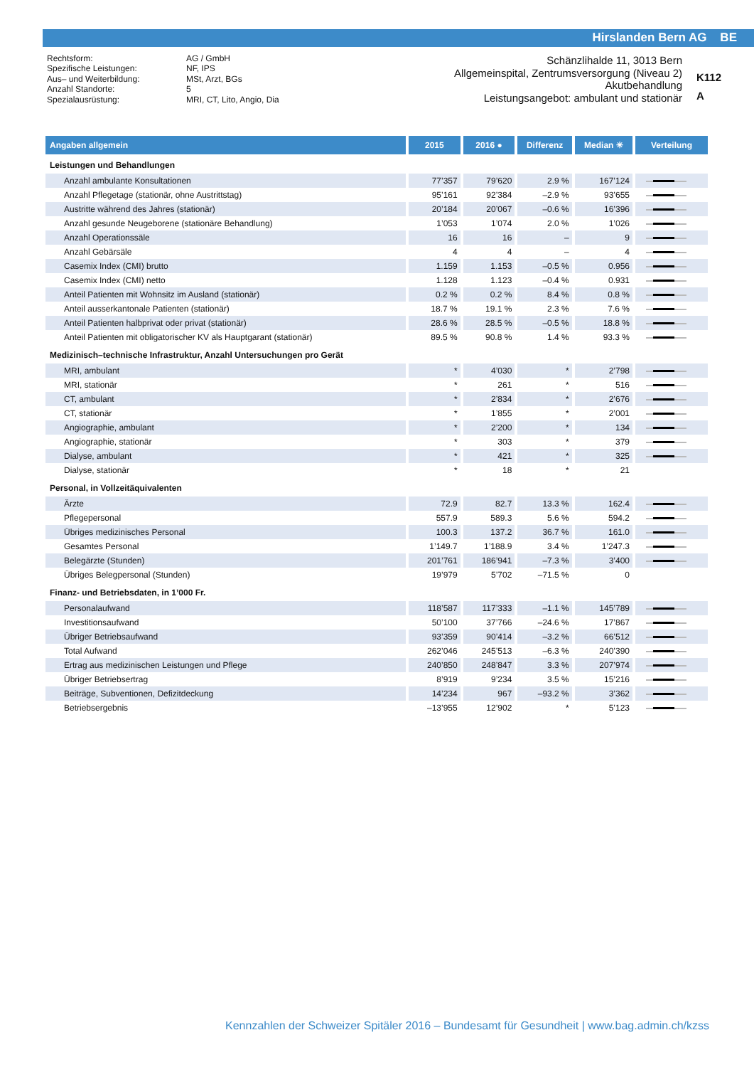Hirslanden Bern AG BE
Rechtsform: AG / GmbH Spezifische Leistungen: NF, IPS Aus– und Weiterbildung: MSt, Arzt, BGs Anzahl Standorte: 5 Spezialausrüstung: MRI, CT, Lito, Angio, Dia
Schänzlihalde 11, 3013 Bern
Allgemeinspital, Zentrumsversorgung (Niveau 2)
Akutbehandlung
Leistungsangebot: ambulant und stationär
K112
A
| Angaben allgemein | 2015 | 2016 ● | Differenz | Median ✳ | Verteilung |
| --- | --- | --- | --- | --- | --- |
| Leistungen und Behandlungen | | | | | |
| Anzahl ambulante Konsultationen | 77’357 | 79’620 | 2.9 % | 167’124 | |
| Anzahl Pflegetage (stationär, ohne Austrittstag) | 95’161 | 92’384 | –2.9 % | 93’655 | |
| Austritte während des Jahres (stationär) | 20’184 | 20’067 | –0.6 % | 16’396 | |
| Anzahl gesunde Neugeborene (stationäre Behandlung) | 1’053 | 1’074 | 2.0 % | 1’026 | |
| Anzahl Operationssäle | 16 | 16 | – | 9 | |
| Anzahl Gebärsäle | 4 | 4 | – | 4 | |
| Casemix Index (CMI) brutto | 1.159 | 1.153 | –0.5 % | 0.956 | |
| Casemix Index (CMI) netto | 1.128 | 1.123 | –0.4 % | 0.931 | |
| Anteil Patienten mit Wohnsitz im Ausland (stationär) | 0.2 % | 0.2 % | 8.4 % | 0.8 % | |
| Anteil ausserkantonale Patienten (stationär) | 18.7 % | 19.1 % | 2.3 % | 7.6 % | |
| Anteil Patienten halbprivat oder privat (stationär) | 28.6 % | 28.5 % | –0.5 % | 18.8 % | |
| Anteil Patienten mit obligatorischer KV als Hauptgarant (stationär) | 89.5 % | 90.8 % | 1.4 % | 93.3 % | |
| Medizinisch–technische Infrastruktur, Anzahl Untersuchungen pro Gerät | | | | | |
| MRI, ambulant | * | 4’030 | * | 2’798 | |
| MRI, stationär | * | 261 | * | 516 | |
| CT, ambulant | * | 2’834 | * | 2’676 | |
| CT, stationär | * | 1’855 | * | 2’001 | |
| Angiographie, ambulant | * | 2’200 | * | 134 | |
| Angiographie, stationär | * | 303 | * | 379 | |
| Dialyse, ambulant | * | 421 | * | 325 | |
| Dialyse, stationär | * | 18 | * | 21 | |
| Personal, in Vollzeitäquivalenten | | | | | |
| Ärzte | 72.9 | 82.7 | 13.3 % | 162.4 | |
| Pflegepersonal | 557.9 | 589.3 | 5.6 % | 594.2 | |
| Übriges medizinisches Personal | 100.3 | 137.2 | 36.7 % | 161.0 | |
| Gesamtes Personal | 1’149.7 | 1’188.9 | 3.4 % | 1’247.3 | |
| Belegärzte (Stunden) | 201’761 | 186’941 | –7.3 % | 3’400 | |
| Übriges Belegpersonal (Stunden) | 19’979 | 5’702 | –71.5 % | 0 | |
| Finanz- und Betriebsdaten, in 1’000 Fr. | | | | | |
| Personalaufwand | 118’587 | 117’333 | –1.1 % | 145’789 | |
| Investitionsaufwand | 50’100 | 37’766 | –24.6 % | 17’867 | |
| Übriger Betriebsaufwand | 93’359 | 90’414 | –3.2 % | 66’512 | |
| Total Aufwand | 262’046 | 245’513 | –6.3 % | 240’390 | |
| Ertrag aus medizinischen Leistungen und Pflege | 240’850 | 248’847 | 3.3 % | 207’974 | |
| Übriger Betriebsertrag | 8’919 | 9’234 | 3.5 % | 15’216 | |
| Beiträge, Subventionen, Defizitdeckung | 14’234 | 967 | –93.2 % | 3’362 | |
| Betriebsergebnis | –13’955 | 12’902 | * | 5’123 | |
Kennzahlen der Schweizer Spitäler 2016 – Bundesamt für Gesundheit | www.bag.admin.ch/kzss